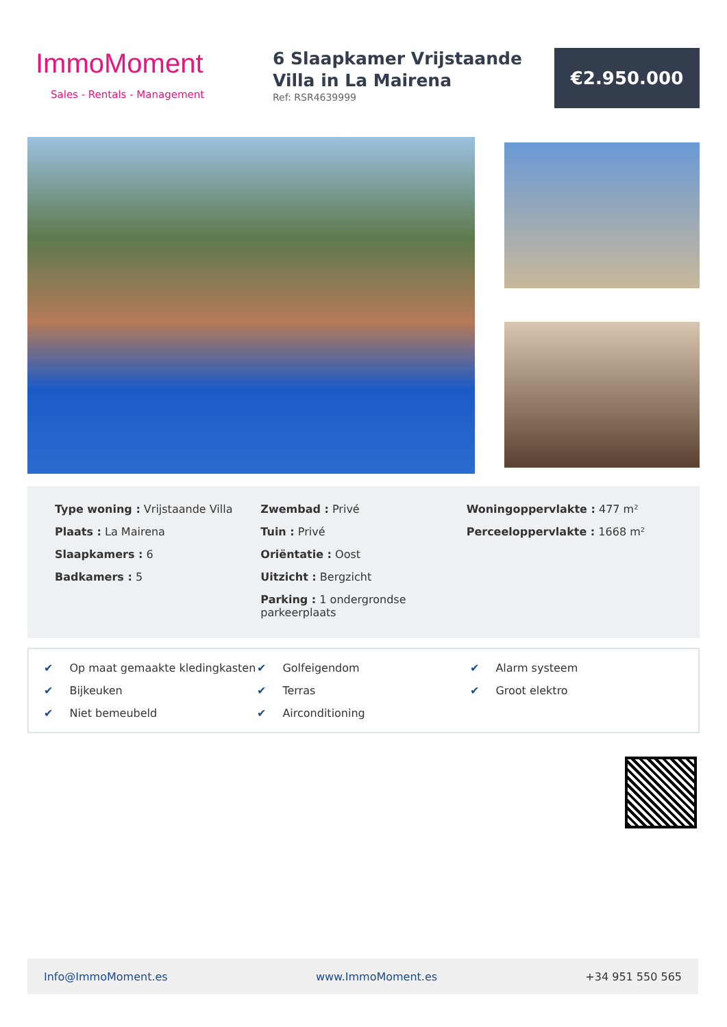ImmoMoment
Sales - Rentals - Management
6 Slaapkamer Vrijstaande Villa in La Mairena
Ref: RSR4639999
€2.950.000
Type woning : Vrijstaande Villa
Plaats : La Mairena
Slaapkamers : 6
Badkamers : 5
Zwembad : Privé
Tuin : Privé
Oriëntatie : Oost
Uitzicht : Bergzicht
Parking : 1 ondergrondse parkeerplaats
Woningoppervlakte : 477 m²
Perceeloppervlakte : 1668 m²
✔ Op maat gemaakte kledingkasten
✔ Golfeigendom
✔ Alarm systeem
✔ Bijkeuken
✔ Terras
✔ Groot elektro
✔ Niet bemeubeld
✔ Airconditioning
Info@ImmoMoment.es www.ImmoMoment.es +34 951 550 565